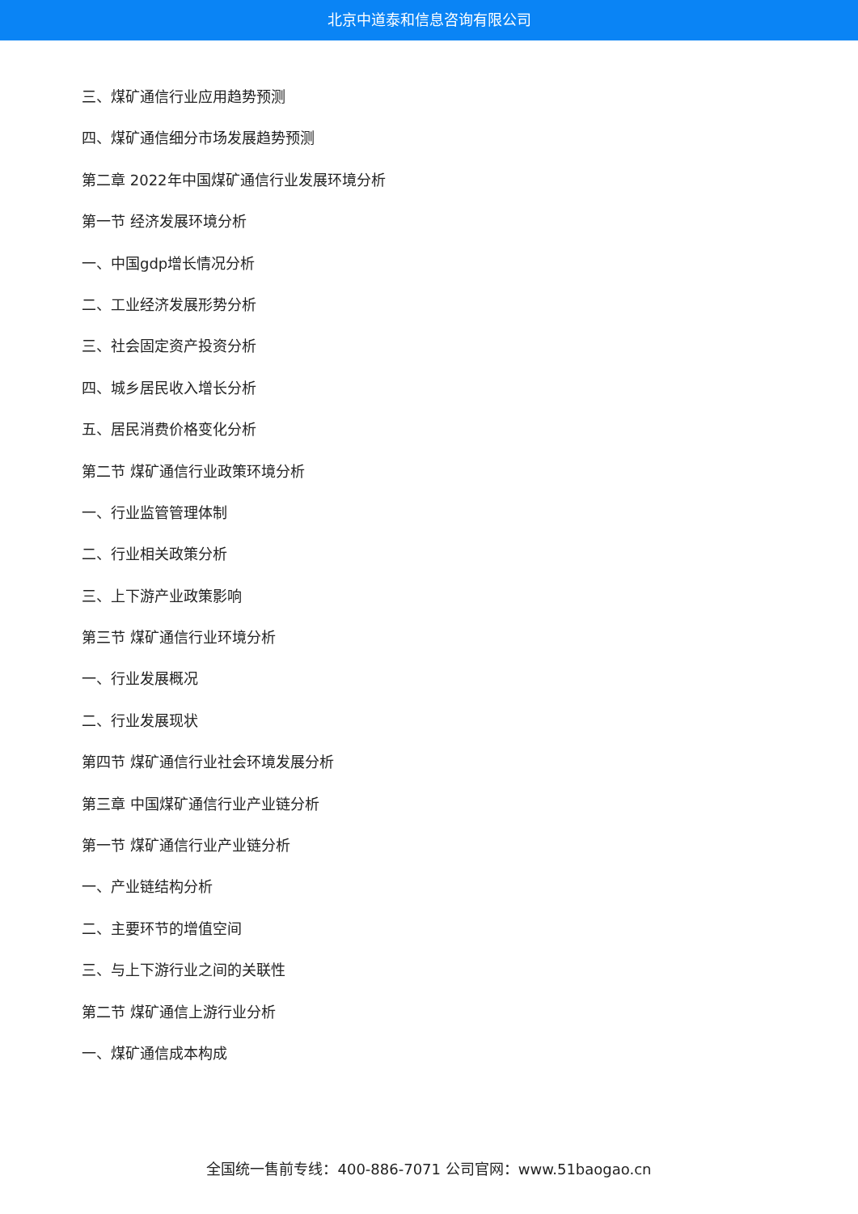北京中道泰和信息咨询有限公司
三、煤矿通信行业应用趋势预测
四、煤矿通信细分市场发展趋势预测
第二章 2022年中国煤矿通信行业发展环境分析
第一节 经济发展环境分析
一、中国gdp增长情况分析
二、工业经济发展形势分析
三、社会固定资产投资分析
四、城乡居民收入增长分析
五、居民消费价格变化分析
第二节 煤矿通信行业政策环境分析
一、行业监管管理体制
二、行业相关政策分析
三、上下游产业政策影响
第三节 煤矿通信行业环境分析
一、行业发展概况
二、行业发展现状
第四节 煤矿通信行业社会环境发展分析
第三章 中国煤矿通信行业产业链分析
第一节 煤矿通信行业产业链分析
一、产业链结构分析
二、主要环节的增值空间
三、与上下游行业之间的关联性
第二节 煤矿通信上游行业分析
一、煤矿通信成本构成
全国统一售前专线：400-886-7071 公司官网：www.51baogao.cn